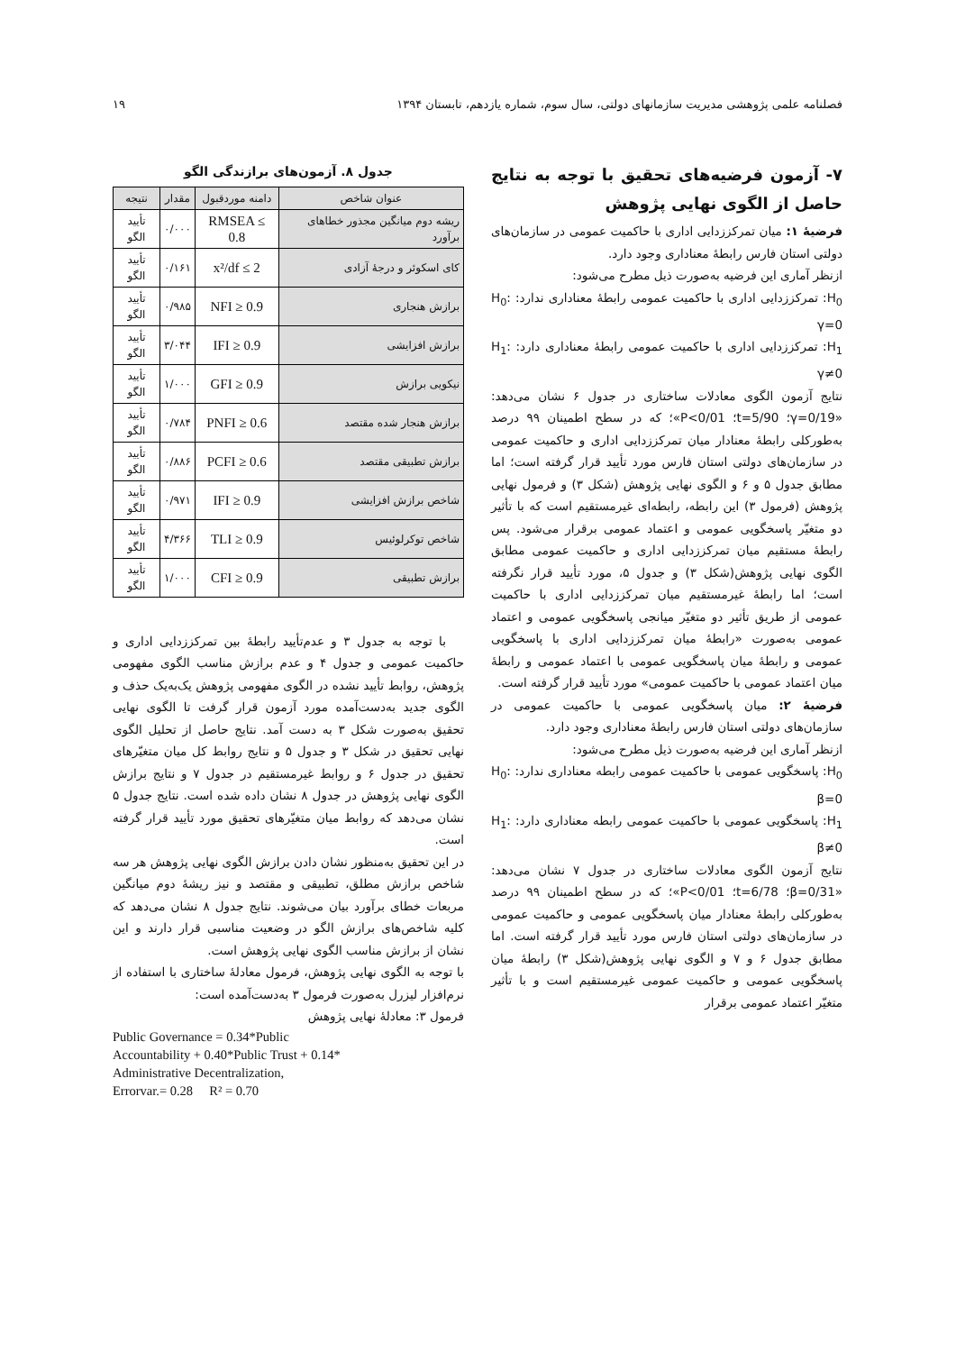فصلنامه علمی پژوهشی مدیریت سازمانهای دولتی، سال سوم، شماره یازدهم، تابستان ۱۳۹۴ ۱۹
۷- آزمون فرضیه‌های تحقیق با توجه به نتایج حاصل از الگوی نهایی پژوهش
فرضیهٔ ۱: میان تمرکززدایی اداری با حاکمیت عمومی در سازمان‌های دولتی استان فارس رابطهٔ معناداری وجود دارد.
ازنظر آماری این فرضیه به‌صورت ذیل مطرح می‌شود:
H<sub>0</sub>: تمرکززدایی اداری با حاکمیت عمومی رابطهٔ معناداری ندارد: H<sub>0</sub>: γ=0
H<sub>1</sub>: تمرکززدایی اداری با حاکمیت عمومی رابطهٔ معناداری دارد: H<sub>1</sub>: γ≠0
نتایج آزمون الگوی معادلات ساختاری در جدول ۶ نشان می‌دهد: «γ=0/19؛ t=5/90؛ P<0/01»؛ که در سطح اطمینان ۹۹ درصد به‌طورکلی رابطهٔ معنادار میان تمرکززدایی اداری و حاکمیت عمومی در سازمان‌های دولتی استان فارس مورد تأیید قرار گرفته است؛ اما مطابق جدول ۵ و ۶ و الگوی نهایی پژوهش (شکل ۳) و فرمول نهایی پژوهش (فرمول ۳) این رابطه، رابطه‌ای غیرمستقیم است که با تأثیر دو متغیّر پاسخگویی عمومی و اعتماد عمومی برقرار می‌شود. پس رابطهٔ مستقیم میان تمرکززدایی اداری و حاکمیت عمومی مطابق الگوی نهایی پژوهش(شکل ۳) و جدول ۵، مورد تأیید قرار نگرفته است؛ اما رابطهٔ غیرمستقیم میان تمرکززدایی اداری با حاکمیت عمومی از طریق تأثیر دو متغیّر میانجی پاسخگویی عمومی و اعتماد عمومی به‌صورت «رابطهٔ میان تمرکززدایی اداری با پاسخگویی عمومی و رابطهٔ میان پاسخگویی عمومی با اعتماد عمومی و رابطهٔ میان اعتماد عمومی با حاکمیت عمومی» مورد تأیید قرار گرفته است.
فرضیهٔ ۲: میان پاسخگویی عمومی با حاکمیت عمومی در سازمان‌های دولتی استان فارس رابطهٔ معناداری وجود دارد.
ازنظر آماری این فرضیه به‌صورت ذیل مطرح می‌شود:
H<sub>0</sub>: پاسخگویی عمومی با حاکمیت عمومی رابطه معناداری ندارد: H<sub>0</sub>: β=0
H<sub>1</sub>: پاسخگویی عمومی با حاکمیت عمومی رابطه معناداری دارد: H<sub>1</sub>: β≠0
نتایج آزمون الگوی معادلات ساختاری در جدول ۷ نشان می‌دهد: «β=0/31؛ t=6/78؛ P<0/01»؛ که در سطح اطمینان ۹۹ درصد به‌طورکلی رابطهٔ معنادار میان پاسخگویی عمومی و حاکمیت عمومی در سازمان‌های دولتی استان فارس مورد تأیید قرار گرفته است. اما مطابق جدول ۶ و ۷ و الگوی نهایی پژوهش(شکل ۳) رابطهٔ میان پاسخگویی عمومی و حاکمیت عمومی غیرمستقیم است و با تأثیر متغیّر اعتماد عمومی برقرار
جدول ۸. آزمون‌های برازندگی الگو
| عنوان شاخص | دامنه موردقبول | مقدار | نتیجه |
| --- | --- | --- | --- |
| ریشه دوم میانگین مجذور خطاهای برآورد | RMSEA ≤ 0.8 | ۰/۰۰۰ | تأیید الگو |
| کای اسکوئر و درجهٔ آزادی | x²/df ≤ 2 | ۰/۱۶۱ | تأیید الگو |
| برازش هنجاری | NFI ≥ 0.9 | ۰/۹۸۵ | تأیید الگو |
| برازش افزایشی | IFI ≥ 0.9 | ۳/۰۴۴ | تأیید الگو |
| نیکویی برازش | GFI ≥ 0.9 | ۱/۰۰۰ | تأیید الگو |
| برازش هنجار شده مقتصد | PNFI ≥ 0.6 | ۰/۷۸۴ | تأیید الگو |
| برازش تطبیقی مقتصد | PCFI ≥ 0.6 | ۰/۸۸۶ | تأیید الگو |
| شاخص برازش افزایشی | IFI ≥ 0.9 | ۰/۹۷۱ | تأیید الگو |
| شاخص توکرلوئیس | TLI ≥ 0.9 | ۴/۳۶۶ | تأیید الگو |
| برازش تطبیقی | CFI ≥ 0.9 | ۱/۰۰۰ | تأیید الگو |
با توجه به جدول ۳ و عدم‌تأیید رابطهٔ بین تمرکززدایی اداری و حاکمیت عمومی و جدول ۴ و عدم برازش مناسب الگوی مفهومی پژوهش، روابط تأیید نشده در الگوی مفهومی پژوهش یک‌به‌یک حذف و الگوی جدید به‌دست‌آمده مورد آزمون قرار گرفت تا الگوی نهایی تحقیق به‌صورت شکل ۳ به دست آمد. نتایج حاصل از تحلیل الگوی نهایی تحقیق در شکل ۳ و جدول ۵ و نتایج روابط کل میان متغیّرهای تحقیق در جدول ۶ و روابط غیرمستقیم در جدول ۷ و نتایج برازش الگوی نهایی پژوهش در جدول ۸ نشان داده شده است. نتایج جدول ۵ نشان می‌دهد که روابط میان متغیّرهای تحقیق مورد تأیید قرار گرفته است.
در این تحقیق به‌منظور نشان دادن برازش الگوی نهایی پژوهش هر سه شاخص برازش مطلق، تطبیقی و مقتصد و نیز ریشهٔ دوم میانگین مربعات خطای برآورد بیان می‌شوند. نتایج جدول ۸ نشان می‌دهد که کلیه شاخص‌های برازش الگو در وضعیت مناسبی قرار دارند و این نشان از برازش مناسب الگوی نهایی پژوهش است.
با توجه به الگوی نهایی پژوهش، فرمول معادلهٔ ساختاری با استفاده از نرم‌افزار لیزرل به‌صورت فرمول ۳ به‌دست‌آمده است:
فرمول ۳: معادلهٔ نهایی پژوهش
Public Governance = 0.34*Public
Accountability + 0.40*Public Trust + 0.14*
Administrative Decentralization,
Errorvar.= 0.28 R² = 0.70